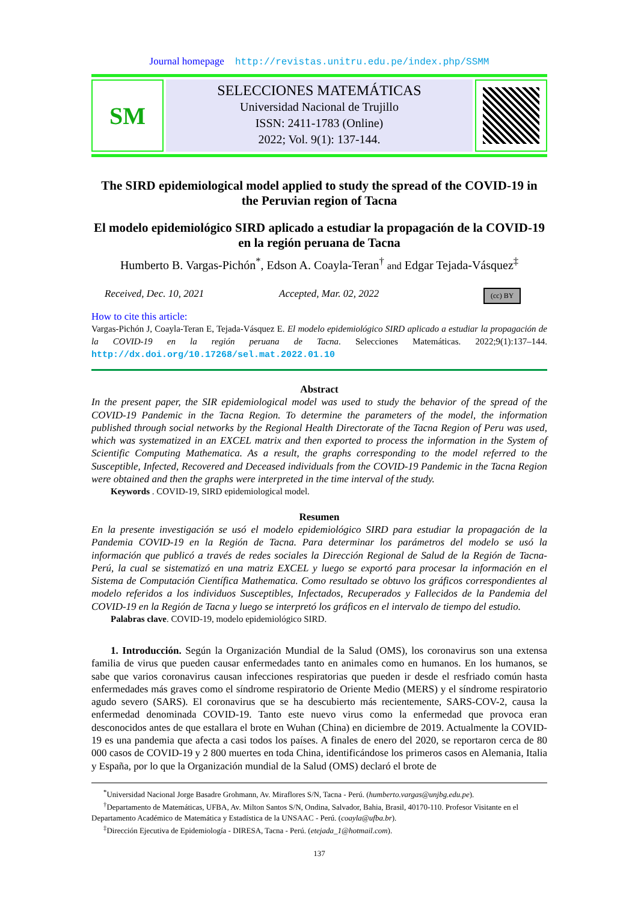Journal homepage http://revistas.unitru.edu.pe/index.php/SSMM
SM
SELECCIONES MATEMÁTICAS
Universidad Nacional de Trujillo
ISSN: 2411-1783 (Online)
2022; Vol. 9(1): 137-144.
The SIRD epidemiological model applied to study the spread of the COVID-19 in the Peruvian region of Tacna
El modelo epidemiológico SIRD aplicado a estudiar la propagación de la COVID-19 en la región peruana de Tacna
Humberto B. Vargas-Pichón<sup>*</sup>, Edson A. Coayla-Teran<sup>†</sup> and Edgar Tejada-Vásquez<sup>‡</sup>
Received, Dec. 10, 2021 Accepted, Mar. 02, 2022 (cc) BY
How to cite this article:
Vargas-Pichón J, Coayla-Teran E, Tejada-Vásquez E. El modelo epidemiológico SIRD aplicado a estudiar la propagación de la COVID-19 en la región peruana de Tacna. Selecciones Matemáticas. 2022;9(1):137–144. http://dx.doi.org/10.17268/sel.mat.2022.01.10
Abstract
In the present paper, the SIR epidemiological model was used to study the behavior of the spread of the COVID-19 Pandemic in the Tacna Region. To determine the parameters of the model, the information published through social networks by the Regional Health Directorate of the Tacna Region of Peru was used, which was systematized in an EXCEL matrix and then exported to process the information in the System of Scientific Computing Mathematica. As a result, the graphs corresponding to the model referred to the Susceptible, Infected, Recovered and Deceased individuals from the COVID-19 Pandemic in the Tacna Region were obtained and then the graphs were interpreted in the time interval of the study.
Keywords . COVID-19, SIRD epidemiological model.
Resumen
En la presente investigación se usó el modelo epidemiológico SIRD para estudiar la propagación de la Pandemia COVID-19 en la Región de Tacna. Para determinar los parámetros del modelo se usó la información que publicó a través de redes sociales la Dirección Regional de Salud de la Región de Tacna-Perú, la cual se sistematizó en una matriz EXCEL y luego se exportó para procesar la información en el Sistema de Computación Científica Mathematica. Como resultado se obtuvo los gráficos correspondientes al modelo referidos a los individuos Susceptibles, Infectados, Recuperados y Fallecidos de la Pandemia del COVID-19 en la Región de Tacna y luego se interpretó los gráficos en el intervalo de tiempo del estudio.
Palabras clave. COVID-19, modelo epidemiológico SIRD.
1. Introducción. Según la Organización Mundial de la Salud (OMS), los coronavirus son una extensa familia de virus que pueden causar enfermedades tanto en animales como en humanos. En los humanos, se sabe que varios coronavirus causan infecciones respiratorias que pueden ir desde el resfriado común hasta enfermedades más graves como el síndrome respiratorio de Oriente Medio (MERS) y el síndrome respiratorio agudo severo (SARS). El coronavirus que se ha descubierto más recientemente, SARS-COV-2, causa la enfermedad denominada COVID-19. Tanto este nuevo virus como la enfermedad que provoca eran desconocidos antes de que estallara el brote en Wuhan (China) en diciembre de 2019. Actualmente la COVID-19 es una pandemia que afecta a casi todos los países. A finales de enero del 2020, se reportaron cerca de 80 000 casos de COVID-19 y 2 800 muertes en toda China, identificándose los primeros casos en Alemania, Italia y España, por lo que la Organización mundial de la Salud (OMS) declaró el brote de
<sup>*</sup> Universidad Nacional Jorge Basadre Grohmann, Av. Miraflores S/N, Tacna - Perú. (humberto.vargas@unjbg.edu.pe).
<sup>†</sup> Departamento de Matemáticas, UFBA, Av. Milton Santos S/N, Ondina, Salvador, Bahia, Brasil, 40170-110. Profesor Visitante en el Departamento Académico de Matemática y Estadística de la UNSAAC - Perú. (coayla@ufba.br).
<sup>‡</sup> Dirección Ejecutiva de Epidemiología - DIRESA, Tacna - Perú. (etejada_1@hotmail.com).
137